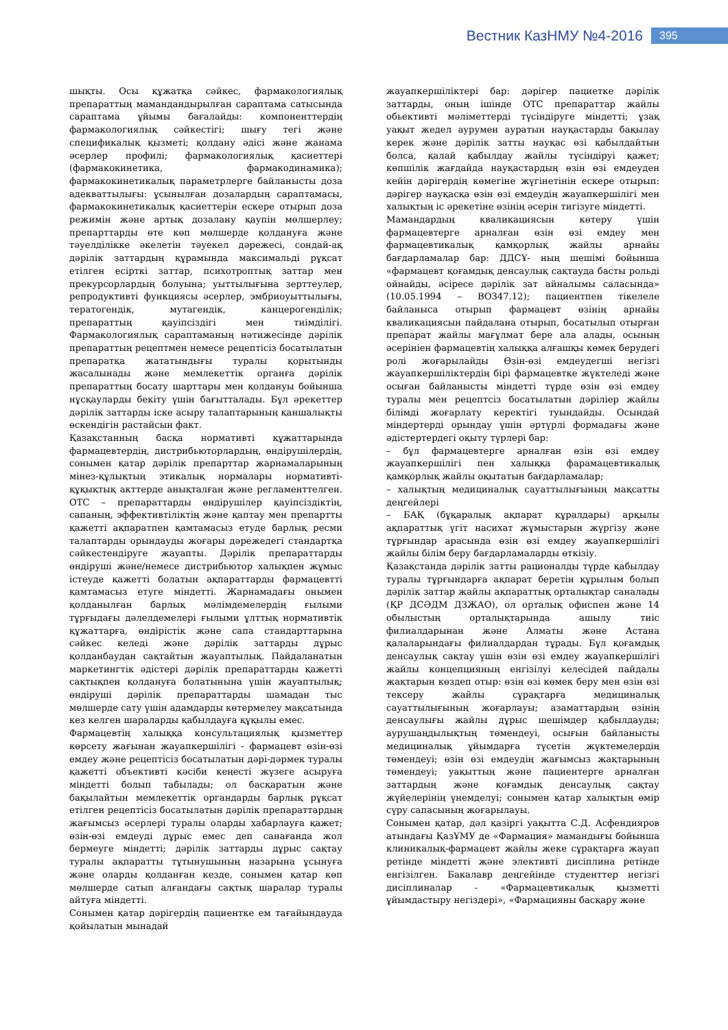Вестник КазНМУ №4-2016 395
шықты. Осы құжатқа сәйкес, фармакологиялық препараттың мамандандырылған сараптама сатысында сараптама ұйымы бағалайды: компоненттердің фармакологиялық сәйкестігі; шығу тегі және спецификалық қызметі; қолдану әдісі және жанама әсерлер профилі; фармакологиялық қасиеттері (фармакокинетика, фармакодинамика); фармакокинетикалық параметрлерге байланысты доза адекваттылығы: ұсынылған дозалардың сараптамасы, фармакокинетикалық қасиеттерін ескере отырып доза режимін және артық дозалану қаупін мөлшерлеу; препарттарды өте көп мөлшерде қолдануға және тәуелділікке әкелетін тәуекел дәрежесі, сондай-ақ дәрілік заттардың құрамында максимальді рұқсат етілген есірткі заттар, психотроптық заттар мен прекурсорлардың болуына; уыттылығына зерттеулер, репродуктивті функциясы әсерлер, эмбриоуыттылығы, тератогендік, мутагендік, канцерогенділік; препараттың қауіпсіздігі мен тиімділігі. Фармакологиялық сараптаманың нәтижесінде дәрілік препараттың рецептмен немесе рецептісіз босатылатын препаратқа жататындығы туралы қорытынды жасалынады және мемлекеттік органға дәрілік препараттың босату шарттары мен қолдануы бойынша нұсқауларды бекіту үшін бағытталады. Бұл әрекеттер дәрілік заттарды іске асыру талаптарының қаншалықты өскендігін растайсын факт.
Қазақстанның басқа нормативті құжаттарында фармацевтердің, дистрибьюторлардың, өндірушілердің, сонымен қатар дәрілік препарттар жарнамаларының мінез-құлықтың этикалық нормалары нормативті-құқықтық акттерде анықталған және регламенттелген. ОТС – препараттарды өндірушілер қауіпсіздіктің, сапаның, эффективтіліктің және қаптау мен препартты қажетті ақпаратпен қамтамасыз етуде барлық ресми талаптарды орындауды жоғары дәрежедегі стандартқа сәйкестендіруге жауапты. Дәрілік препараттарды өндіруші және/немесе дистрибьютор халықпен жұмыс істеуде қажетті болатын ақпараттарды фармацевтті қамтамасыз етуге міндетті. Жарнамадағы онымен қолданылған барлық мәлімдемелердің ғылыми тұрғыдағы дәлелдемелері ғылыми ұлттық нормативтік құжаттарға, өндірістік және сапа стандарттарына сәйкес келеді және дәрілік заттарды дұрыс қолданбаудан сақтайтын жауаптылық. Пайдаланатын маркетингтік әдістері дәрілік препараттарды қажетті сақтықпен қолдануға болатынына үшін жауаптылық; өндіруші дәрілік препараттарды шамадан тыс мөлшерде сату үшін адамдарды көтермелеу мақсатында кез келген шараларды қабылдауға құқылы емес.
Фармацевтің халыққа консультациялық қызметтер көрсету жағынан жауапкершілігі - фармацевт өзін-өзі емдеу және рецептісіз босатылатын дәрі-дәрмек туралы қажетті объективті кәсіби кеңесті жүзеге асыруға міндетті болып табылады; ол басқаратын және бақылайтын мемлекеттік органдарды барлық рұқсат етілген рецептісіз босатылатын дәрілік препараттардың жағымсыз әсерлері туралы оларды хабарлауға қажет; өзін-өзі емдеуді дұрыс емес деп санағанда жол бермеуге міндетті; дәрілік заттарды дұрыс сақтау туралы ақпаратты тұтынушының назарына ұсынуға және оларды қолданған кезде, сонымен қатар көп мөлшерде сатып алғандағы сақтық шаралар туралы айтуға міндетті.
Сонымен қатар дәрігердің пациентке ем тағайындауда қойылатын мынадай
жауапкершіліктері бар: дәрігер пациетке дәрілік заттарды, оның ішінде ОТС препараттар жайлы обьективті мәліметтерді түсіндіруге міндетті; ұзақ уақыт жедел аурумен ауратын науқастарды бақылау керек және дәрілік затты науқас өзі қабылдайтын болса, қалай қабылдау жайлы түсіндіруі қажет; көпшілік жағдайда науқастардың өзін өзі емдеуден кейін дәрігердің көмегіне жүгінетінін ескере отырып: дәрігер науқасқа өзін өзі емдеудің жауапкершілігі мен халықтың іс әрекетіне өзінің әсерін тигізуге міндетті.
Мамандардың кваликациясын көтеру үшін фармацевтерге арналған өзін өзі емдеу мен фармацевтикалық қамқорлық жайлы арнайы бағдарламалар бар: ДДСҰ- ның шешімі бойынша «фармацевт қоғамдық денсаулық сақтауда басты рольді ойнайды, әсіресе дәрілік зат айналымы саласында» (10.05.1994 – ВОЗ47.12); пациентпен тікелеле байланыса отырып фармацевт өзінің арнайы кваликациясын пайдалана отырып, босатылып отырған препарат жайлы мағұлмат бере ала алады, осының әсерініен фармацевтің халыққа алғашқы көмек берудегі ролі жоғарылайды Өзін-өзі емдеудегші негізгі жауапкершіліктердің бірі фармацевтке жүктеледі және осыған байланысты міндетті түрде өзін өзі емдеу туралы мен рецептсіз босатылатын дәріліер жайлы білімді жоғарлату керектігі туындайды. Осындай міндертерді орындау үшін әртүрлі формадағы және әдістертердегі оқыту түрлері бар:
– бұл фармацевтерге арналған өзін өзі емдеу жауапкершілігі пен халыққа фарамацевтикалық қамқорлық жайлы оқытатын бағдарламалар;
– халықтың медициналық сауаттылығының мақсатты деңгейлері
– БАҚ (бұқаралық ақпарат құралдары) арқылы ақпараттық үгіт насихат жұмыстарын жүргізу және тұрғындар арасында өзін өзі емдеу жауапкершілігі жайлы білім беру бағдарламаларды өткізіу.
Қазақстанда дәрілік затты рационалды түрде қабылдау туралы тұрғындарға ақпарат беретін құрылым болып дәрілік заттар жайлы ақпараттық орталықтар саналады (ҚР ДСӘДМ ДЗЖАО), ол орталық офиспен және 14 обылыстың орталықтарында ашылу тиіс филиалдарынан және Алматы және Астана қалаларындағы филиалдардан тұрады. Бұл қоғамдық денсаулық сақтау үшін өзін өзі емдеу жауапкершілігі жайлы концепцияның енгізілуі келесідей пайдалы жақтарын көздеп отыр: өзін өзі көмек беру мен өзін өзі тексеру жайлы сұрақтарға медициналық сауаттылығының жоғарлауы; азаматтардың өзінің денсаулығы жайлы дұрыс шешімдер қабылдауды; аурушаңдылықтың төмендеуі, осығын байланысты медициналық ұйымдарға түсетін жүктемелердің төмендеуі; өзін өзі емдеудің жағымсыз жақтарының төмендеуі; уақыттың және пациентерге арналған заттардың және қоғамдық денсаулық сақтау жүйелерінің үнемделуі; сонымен қатар халықтың өмір сүру сапасының жоғарылауы.
Сонымен қатар, дәл қазіргі уақытта С.Д. Асфендияров атындағы ҚазҰМУ де «Фармация» мамандығы бойынша клиникалық-фармацевт жайлы жеке сұрақтарға жауап ретінде міндетті және элективті диciплина ретінде енгізілген. Бакалавр деңгейінде студенттер негізгі диciплиналар - «Фармацевтикалық қызметті ұйымдастыру негіздері», «Фармацияны басқару және